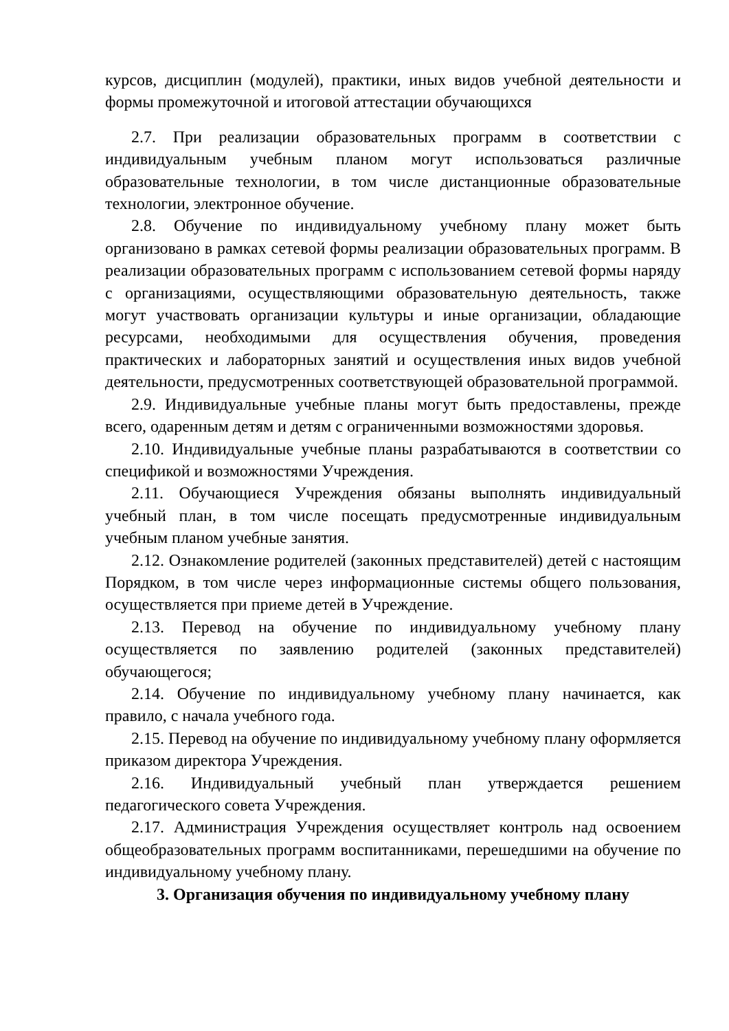курсов, дисциплин (модулей), практики, иных видов учебной деятельности и формы промежуточной и итоговой аттестации обучающихся
2.7. При реализации образовательных программ в соответствии с индивидуальным учебным планом могут использоваться различные образовательные технологии, в том числе дистанционные образовательные технологии, электронное обучение.
2.8. Обучение по индивидуальному учебному плану может быть организовано в рамках сетевой формы реализации образовательных программ. В реализации образовательных программ с использованием сетевой формы наряду с организациями, осуществляющими образовательную деятельность, также могут участвовать организации культуры и иные организации, обладающие ресурсами, необходимыми для осуществления обучения, проведения практических и лабораторных занятий и осуществления иных видов учебной деятельности, предусмотренных соответствующей образовательной программой.
2.9. Индивидуальные учебные планы могут быть предоставлены, прежде всего, одаренным детям и детям с ограниченными возможностями здоровья.
2.10. Индивидуальные учебные планы разрабатываются в соответствии со спецификой и возможностями Учреждения.
2.11. Обучающиеся Учреждения обязаны выполнять индивидуальный учебный план, в том числе посещать предусмотренные индивидуальным учебным планом учебные занятия.
2.12. Ознакомление родителей (законных представителей) детей с настоящим Порядком, в том числе через информационные системы общего пользования, осуществляется при приеме детей в Учреждение.
2.13. Перевод на обучение по индивидуальному учебному плану осуществляется по заявлению родителей (законных представителей) обучающегося;
2.14. Обучение по индивидуальному учебному плану начинается, как правило, с начала учебного года.
2.15. Перевод на обучение по индивидуальному учебному плану оформляется приказом директора Учреждения.
2.16. Индивидуальный учебный план утверждается решением педагогического совета Учреждения.
2.17. Администрация Учреждения осуществляет контроль над освоением общеобразовательных программ воспитанниками, перешедшими на обучение по индивидуальному учебному плану.
3. Организация обучения по индивидуальному учебному плану